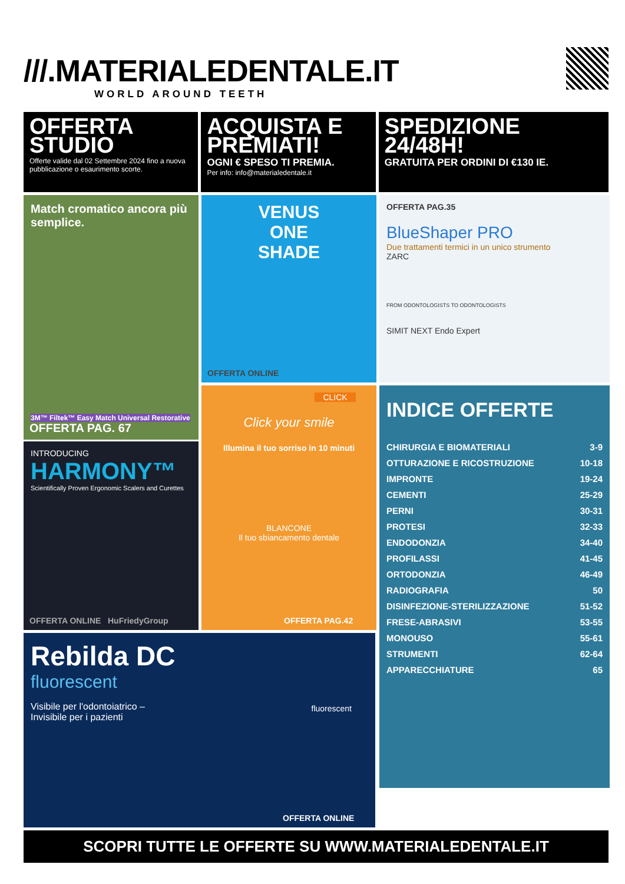///.MATERIALEDENTALE.IT
WORLD AROUND TEETH
OFFERTA
STUDIO
Offerte valide dal 02 Settembre 2024 fino a nuova pubblicazione o esaurimento scorte.
ACQUISTA E PREMIATI!
OGNI € SPESO TI PREMIA.
Per info: info@materialedentale.it
SPEDIZIONE 24/48H!
GRATUITA PER ORDINI DI €130 IE.
Match cromatico ancora più semplice.
3M™ Filtek™ Easy Match Universal Restorative
OFFERTA PAG. 67
VENUS
ONE
SHADE
OFFERTA ONLINE
OFFERTA PAG.35
BlueShaper PRO
Due trattamenti termici in un unico strumento
ZARC
FROM ODONTOLOGISTS TO ODONTOLOGISTS
SIMIT NEXT Endo Expert
CLICK
Click your smile
Illumina il tuo sorriso in 10 minuti
BLANCONE
Il tuo sbiancamento dentale
OFFERTA PAG.42
INDICE OFFERTE
| CHIRURGIA E BIOMATERIALI | 3-9 |
| OTTURAZIONE E RICOSTRUZIONE | 10-18 |
| IMPRONTE | 19-24 |
| CEMENTI | 25-29 |
| PERNI | 30-31 |
| PROTESI | 32-33 |
| ENDODONZIA | 34-40 |
| PROFILASSI | 41-45 |
| ORTODONZIA | 46-49 |
| RADIOGRAFIA | 50 |
| DISINFEZIONE-STERILIZZAZIONE | 51-52 |
| FRESE-ABRASIVI | 53-55 |
| MONOUSO | 55-61 |
| STRUMENTI | 62-64 |
| APPARECCHIATURE | 65 |
INTRODUCING
HARMONY™
Scientifically Proven Ergonomic Scalers and Curettes
OFFERTA ONLINE HuFriedyGroup
Rebilda DC
fluorescent
Visibile per l'odontoiatrico –
Invisibile per i pazienti
fluorescent
OFFERTA ONLINE
SCOPRI TUTTE LE OFFERTE SU WWW.MATERIALEDENTALE.IT